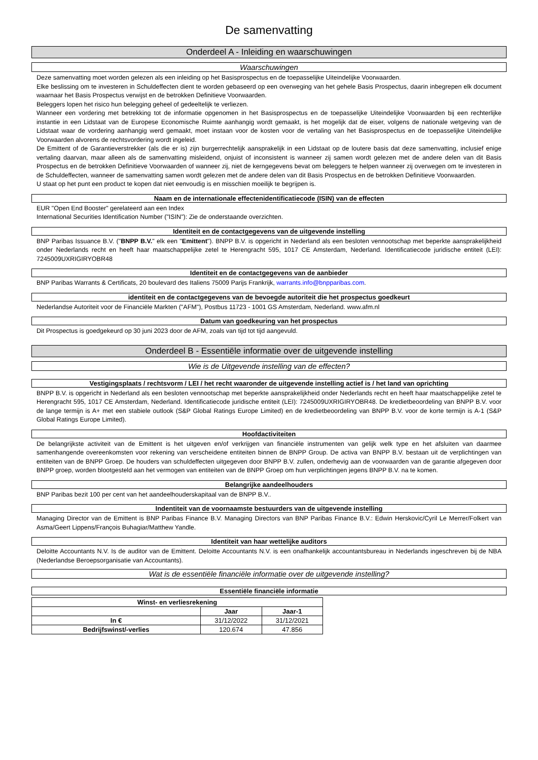De samenvatting
Onderdeel A - Inleiding en waarschuwingen
Waarschuwingen
Deze samenvatting moet worden gelezen als een inleiding op het Basisprospectus en de toepasselijke Uiteindelijke Voorwaarden.
Elke beslissing om te investeren in Schuldeffecten dient te worden gebaseerd op een overweging van het gehele Basis Prospectus, daarin inbegrepen elk document waarnaar het Basis Prospectus verwijst en de betrokken Definitieve Voorwaarden.
Beleggers lopen het risico hun belegging geheel of gedeeltelijk te verliezen.
Wanneer een vordering met betrekking tot de informatie opgenomen in het Basisprospectus en de toepasselijke Uiteindelijke Voorwaarden bij een rechterlijke instantie in een Lidstaat van de Europese Economische Ruimte aanhangig wordt gemaakt, is het mogelijk dat de eiser, volgens de nationale wetgeving van de Lidstaat waar de vordering aanhangig werd gemaakt, moet instaan voor de kosten voor de vertaling van het Basisprospectus en de toepasselijke Uiteindelijke Voorwaarden alvorens de rechtsvordering wordt ingeleid.
De Emittent of de Garantieverstrekker (als die er is) zijn burgerrechtelijk aansprakelijk in een Lidstaat op de loutere basis dat deze samenvatting, inclusief enige vertaling daarvan, maar alleen als de samenvatting misleidend, onjuist of inconsistent is wanneer zij samen wordt gelezen met de andere delen van dit Basis Prospectus en de betrokken Definitieve Voorwaarden of wanneer zij, niet de kerngegevens bevat om beleggers te helpen wanneer zij overwegen om te investeren in de Schuldeffecten, wanneer de samenvatting samen wordt gelezen met de andere delen van dit Basis Prospectus en de betrokken Definitieve Voorwaarden.
U staat op het punt een product te kopen dat niet eenvoudig is en misschien moeilijk te begrijpen is.
Naam en de internationale effectenidentificatiecode (ISIN) van de effecten
EUR "Open End Booster" gerelateerd aan een Index
International Securities Identification Number ("ISIN"): Zie de onderstaande overzichten.
Identiteit en de contactgegevens van de uitgevende instelling
BNP Paribas Issuance B.V. ("BNPP B.V." elk een "Emittent"). BNPP B.V. is opgericht in Nederland als een besloten vennootschap met beperkte aansprakelijkheid onder Nederlands recht en heeft haar maatschappelijke zetel te Herengracht 595, 1017 CE Amsterdam, Nederland. Identificatiecode juridische entiteit (LEI): 7245009UXRIGIRYOBR48
Identiteit en de contactgegevens van de aanbieder
BNP Paribas Warrants & Certificats, 20 boulevard des Italiens 75009 Parijs Frankrijk, warrants.info@bnpparibas.com.
identiteit en de contactgegevens van de bevoegde autoriteit die het prospectus goedkeurt
Nederlandse Autoriteit voor de Financiële Markten ("AFM"), Postbus 11723 - 1001 GS Amsterdam, Nederland. www.afm.nl
Datum van goedkeuring van het prospectus
Dit Prospectus is goedgekeurd op 30 juni 2023 door de AFM, zoals van tijd tot tijd aangevuld.
Onderdeel B - Essentiële informatie over de uitgevende instelling
Wie is de Uitgevende instelling van de effecten?
Vestigingsplaats / rechtsvorm / LEI / het recht waaronder de uitgevende instelling actief is / het land van oprichting
BNPP B.V. is opgericht in Nederland als een besloten vennootschap met beperkte aansprakelijkheid onder Nederlands recht en heeft haar maatschappelijke zetel te Herengracht 595, 1017 CE Amsterdam, Nederland. Identificatiecode juridische entiteit (LEI): 7245009UXRIGIRYOBR48. De kredietbeoordeling van BNPP B.V. voor de lange termijn is A+ met een stabiele outlook (S&P Global Ratings Europe Limited) en de kredietbeoordeling van BNPP B.V. voor de korte termijn is A-1 (S&P Global Ratings Europe Limited).
Hoofdactiviteiten
De belangrijkste activiteit van de Emittent is het uitgeven en/of verkrijgen van financiële instrumenten van gelijk welk type en het afsluiten van daarmee samenhangende overeenkomsten voor rekening van verscheidene entiteiten binnen de BNPP Group. De activa van BNPP B.V. bestaan uit de verplichtingen van entiteiten van de BNPP Groep. De houders van schuldeffecten uitgegeven door BNPP B.V. zullen, onderhevig aan de voorwaarden van de garantie afgegeven door BNPP groep, worden blootgesteld aan het vermogen van entiteiten van de BNPP Groep om hun verplichtingen jegens BNPP B.V. na te komen.
Belangrijke aandeelhouders
BNP Paribas bezit 100 per cent van het aandeelhouderskapitaal van de BNPP B.V..
Indentiteit van de voornaamste bestuurders van de uitgevende instelling
Managing Director van de Emittent is BNP Paribas Finance B.V. Managing Directors van BNP Paribas Finance B.V.: Edwin Herskovic/Cyril Le Merrer/Folkert van Asma/Geert Lippens/François Buhagiar/Matthew Yandle.
Identiteit van haar wettelijke auditors
Deloitte Accountants N.V. Is de auditor van de Emittent. Deloitte Accountants N.V. is een onafhankelijk accountantsbureau in Nederlands ingeschreven bij de NBA (Nederlandse Beroepsorganisatie van Accountants).
Wat is de essentiële financiële informatie over de uitgevende instelling?
Essentiële financiële informatie
| Winst- en verliesrekening | | |
| --- | --- | --- |
| | Jaar | Jaar-1 |
| In € | 31/12/2022 | 31/12/2021 |
| Bedrijfswinst/-verlies | 120.674 | 47.856 |